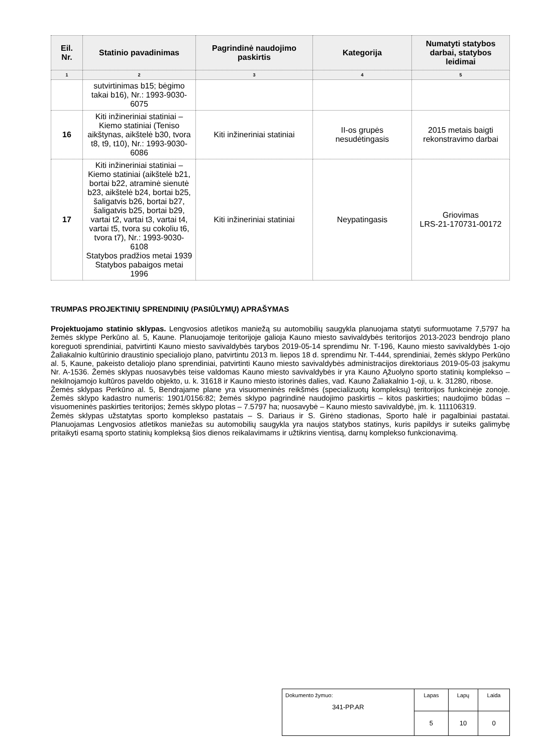| Eil. Nr. | Statinio pavadinimas | Pagrindinė naudojimo paskirtis | Kategorija | Numatyti statybos darbai, statybos leidimai |
| --- | --- | --- | --- | --- |
| 1 | 2 | 3 | 4 | 5 |
| | sutvirtinimas b15; bėgimo takai b16), Nr.: 1993-9030-6075 | | | |
| 16 | Kiti inžineriniai statiniai – Kiemo statiniai (Teniso aikštynas, aikštelė b30, tvora t8, t9, t10), Nr.: 1993-9030-6086 | Kiti inžineriniai statiniai | II-os grupės nesudėtingasis | 2015 metais baigti rekonstravimo darbai |
| 17 | Kiti inžineriniai statiniai – Kiemo statiniai (aikštelė b21, bortai b22, atraminė sienutė b23, aikštelė b24, bortai b25, šaligatvis b26, bortai b27, šaligatvis b25, bortai b29, vartai t2, vartai t3, vartai t4, vartai t5, tvora su cokoliu t6, tvora t7), Nr.: 1993-9030-6108 Statybos pradžios metai 1939 Statybos pabaigos metai 1996 | Kiti inžineriniai statiniai | Neypatingasis | Griovimas LRS-21-170731-00172 |
TRUMPAS PROJEKTINIŲ SPRENDINIŲ (PASIŪLYMŲ) APRAŠYMAS
Projektuojamo statinio sklypas. Lengvosios atletikos maniežą su automobilių saugykla planuojama statyti suformuotame 7,5797 ha žemės sklype Perkūno al. 5, Kaune. Planuojamoje teritorijoje galioja Kauno miesto savivaldybės teritorijos 2013-2023 bendrojo plano koreguoti sprendiniai, patvirtinti Kauno miesto savivaldybės tarybos 2019-05-14 sprendimu Nr. T-196, Kauno miesto savivaldybės 1-ojo Žaliakalnio kultūrinio draustinio specialiojo plano, patvirtintu 2013 m. liepos 18 d. sprendimu Nr. T-444, sprendiniai, žemės sklypo Perkūno al. 5, Kaune, pakeisto detaliojo plano sprendiniai, patvirtinti Kauno miesto savivaldybės administracijos direktoriaus 2019-05-03 įsakymu Nr. A-1536. Žemės sklypas nuosavybės teise valdomas Kauno miesto savivaldybės ir yra Kauno Ąžuolyno sporto statinių komplekso – nekilnojamojo kultūros paveldo objekto, u. k. 31618 ir Kauno miesto istorinės dalies, vad. Kauno Žaliakalnio 1-oji, u. k. 31280, ribose.
Žemės sklypas Perkūno al. 5, Bendrajame plane yra visuomeninės reikšmės (specializuotų kompleksų) teritorijos funkcinėje zonoje. Žemės sklypo kadastro numeris: 1901/0156:82; žemės sklypo pagrindinė naudojimo paskirtis – kitos paskirties; naudojimo būdas – visuomeninės paskirties teritorijos; žemės sklypo plotas – 7.5797 ha; nuosavybė – Kauno miesto savivaldybė, įm. k. 111106319.
Žemės sklypas užstatytas sporto komplekso pastatais – S. Dariaus ir S. Girėno stadionas, Sporto halė ir pagalbiniai pastatai. Planuojamas Lengvosios atletikos maniežas su automobilių saugykla yra naujos statybos statinys, kuris papildys ir suteiks galimybę pritaikyti esamą sporto statinių kompleksą šios dienos reikalavimams ir užtikrins vientisą, darnų komplekso funkcionavimą.
| Dokumento žymuo: 341-PP.AR | Lapas | Lapų | Laida |
| | 5 | 10 | 0 |